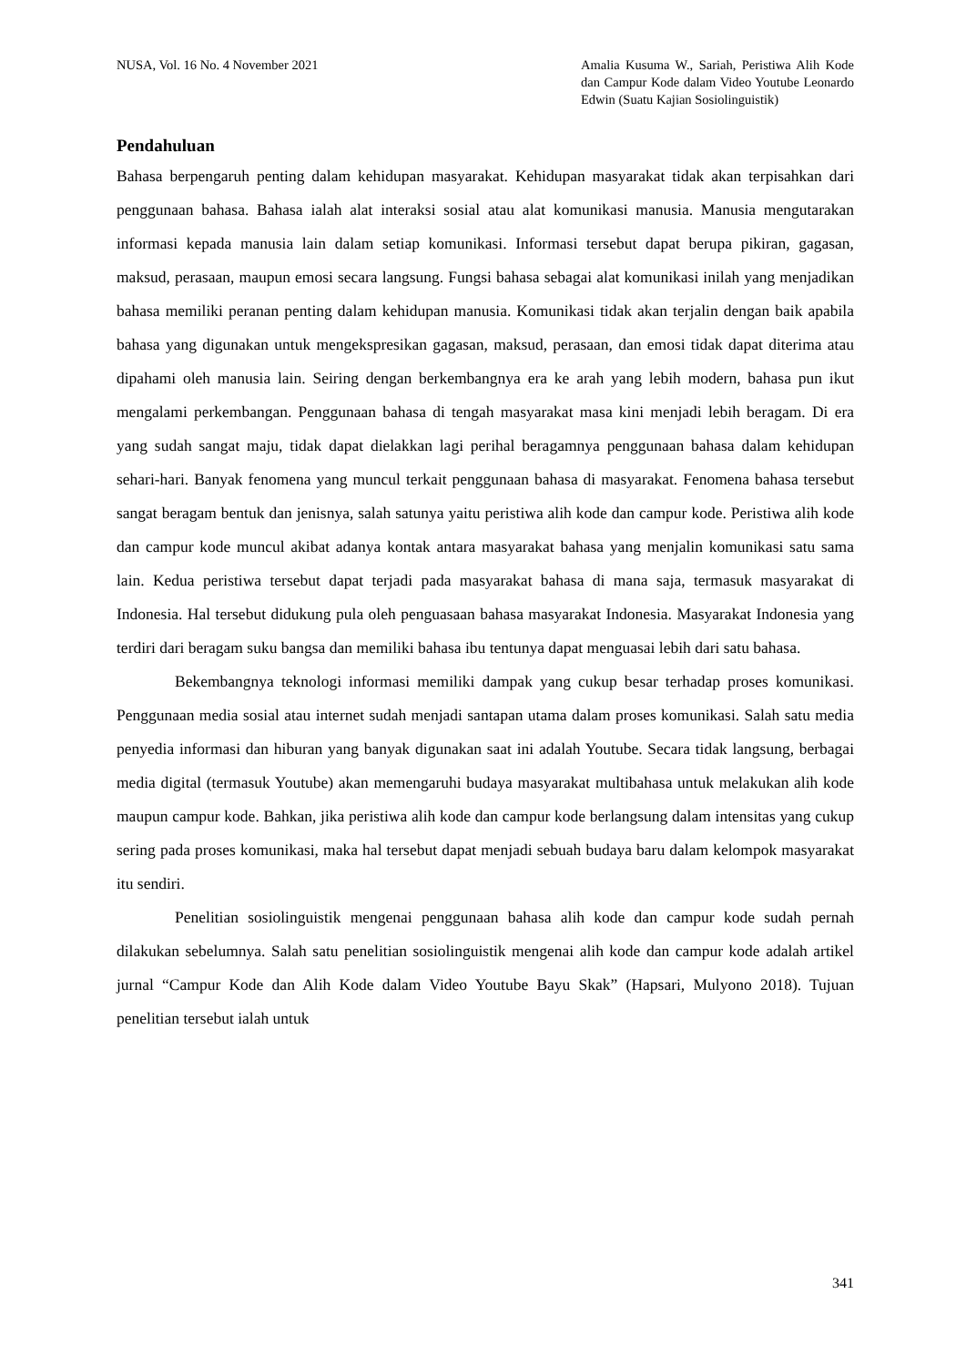NUSA, Vol. 16 No. 4 November 2021
Amalia Kusuma W., Sariah, Peristiwa Alih Kode dan Campur Kode dalam Video Youtube Leonardo Edwin (Suatu Kajian Sosiolinguistik)
Pendahuluan
Bahasa berpengaruh penting dalam kehidupan masyarakat. Kehidupan masyarakat tidak akan terpisahkan dari penggunaan bahasa. Bahasa ialah alat interaksi sosial atau alat komunikasi manusia. Manusia mengutarakan informasi kepada manusia lain dalam setiap komunikasi. Informasi tersebut dapat berupa pikiran, gagasan, maksud, perasaan, maupun emosi secara langsung. Fungsi bahasa sebagai alat komunikasi inilah yang menjadikan bahasa memiliki peranan penting dalam kehidupan manusia. Komunikasi tidak akan terjalin dengan baik apabila bahasa yang digunakan untuk mengekspresikan gagasan, maksud, perasaan, dan emosi tidak dapat diterima atau dipahami oleh manusia lain. Seiring dengan berkembangnya era ke arah yang lebih modern, bahasa pun ikut mengalami perkembangan. Penggunaan bahasa di tengah masyarakat masa kini menjadi lebih beragam. Di era yang sudah sangat maju, tidak dapat dielakkan lagi perihal beragamnya penggunaan bahasa dalam kehidupan sehari-hari. Banyak fenomena yang muncul terkait penggunaan bahasa di masyarakat. Fenomena bahasa tersebut sangat beragam bentuk dan jenisnya, salah satunya yaitu peristiwa alih kode dan campur kode. Peristiwa alih kode dan campur kode muncul akibat adanya kontak antara masyarakat bahasa yang menjalin komunikasi satu sama lain. Kedua peristiwa tersebut dapat terjadi pada masyarakat bahasa di mana saja, termasuk masyarakat di Indonesia. Hal tersebut didukung pula oleh penguasaan bahasa masyarakat Indonesia. Masyarakat Indonesia yang terdiri dari beragam suku bangsa dan memiliki bahasa ibu tentunya dapat menguasai lebih dari satu bahasa.
Bekembangnya teknologi informasi memiliki dampak yang cukup besar terhadap proses komunikasi. Penggunaan media sosial atau internet sudah menjadi santapan utama dalam proses komunikasi. Salah satu media penyedia informasi dan hiburan yang banyak digunakan saat ini adalah Youtube. Secara tidak langsung, berbagai media digital (termasuk Youtube) akan memengaruhi budaya masyarakat multibahasa untuk melakukan alih kode maupun campur kode. Bahkan, jika peristiwa alih kode dan campur kode berlangsung dalam intensitas yang cukup sering pada proses komunikasi, maka hal tersebut dapat menjadi sebuah budaya baru dalam kelompok masyarakat itu sendiri.
Penelitian sosiolinguistik mengenai penggunaan bahasa alih kode dan campur kode sudah pernah dilakukan sebelumnya. Salah satu penelitian sosiolinguistik mengenai alih kode dan campur kode adalah artikel jurnal “Campur Kode dan Alih Kode dalam Video Youtube Bayu Skak” (Hapsari, Mulyono 2018). Tujuan penelitian tersebut ialah untuk
341